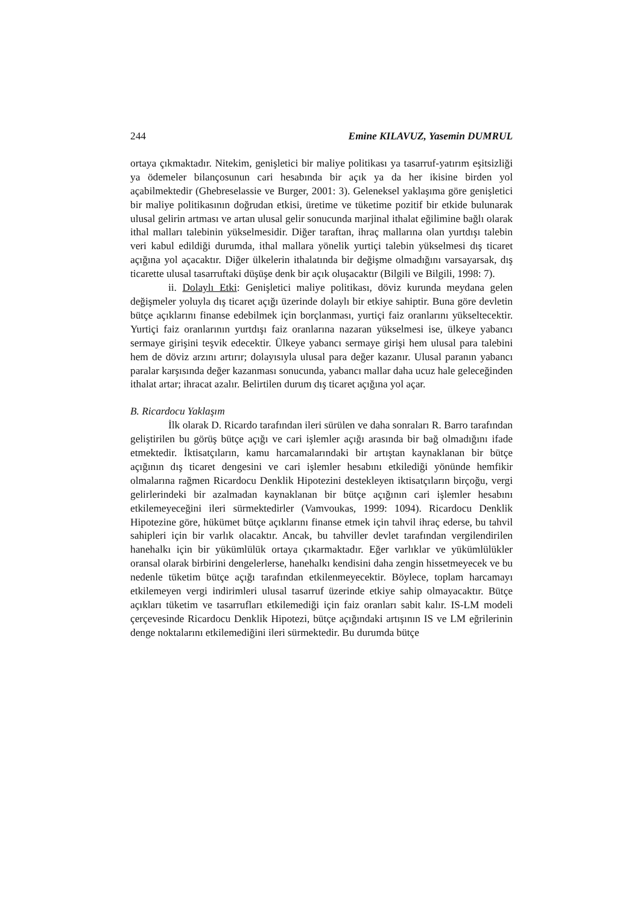244 Emine KILAVUZ, Yasemin DUMRUL
ortaya çıkmaktadır. Nitekim, genişletici bir maliye politikası ya tasarruf-yatırım eşitsizliği ya ödemeler bilançosunun cari hesabında bir açık ya da her ikisine birden yol açabilmektedir (Ghebreselassie ve Burger, 2001: 3). Geleneksel yaklaşıma göre genişletici bir maliye politikasının doğrudan etkisi, üretime ve tüketime pozitif bir etkide bulunarak ulusal gelirin artması ve artan ulusal gelir sonucunda marjinal ithalat eğilimine bağlı olarak ithal malları talebinin yükselmesidir. Diğer taraftan, ihraç mallarına olan yurtdışı talebin veri kabul edildiği durumda, ithal mallara yönelik yurtiçi talebin yükselmesi dış ticaret açığına yol açacaktır. Diğer ülkelerin ithalatında bir değişme olmadığını varsayarsak, dış ticarette ulusal tasarruftaki düşüşe denk bir açık oluşacaktır (Bilgili ve Bilgili, 1998: 7).
ii. Dolaylı Etki: Genişletici maliye politikası, döviz kurunda meydana gelen değişmeler yoluyla dış ticaret açığı üzerinde dolaylı bir etkiye sahiptir. Buna göre devletin bütçe açıklarını finanse edebilmek için borçlanması, yurtiçi faiz oranlarını yükseltecektir. Yurtiçi faiz oranlarının yurtdışı faiz oranlarına nazaran yükselmesi ise, ülkeye yabancı sermaye girişini teşvik edecektir. Ülkeye yabancı sermaye girişi hem ulusal para talebini hem de döviz arzını artırır; dolayısıyla ulusal para değer kazanır. Ulusal paranın yabancı paralar karşısında değer kazanması sonucunda, yabancı mallar daha ucuz hale geleceğinden ithalat artar; ihracat azalır. Belirtilen durum dış ticaret açığına yol açar.
B. Ricardocu Yaklaşım
İlk olarak D. Ricardo tarafından ileri sürülen ve daha sonraları R. Barro tarafından geliştirilen bu görüş bütçe açığı ve cari işlemler açığı arasında bir bağ olmadığını ifade etmektedir. İktisatçıların, kamu harcamalarındaki bir artıştan kaynaklanan bir bütçe açığının dış ticaret dengesini ve cari işlemler hesabını etkilediği yönünde hemfikir olmalarına rağmen Ricardocu Denklik Hipotezini destekleyen iktisatçıların birçoğu, vergi gelirlerindeki bir azalmadan kaynaklanan bir bütçe açığının cari işlemler hesabını etkilemeyeceğini ileri sürmektedirler (Vamvoukas, 1999: 1094). Ricardocu Denklik Hipotezine göre, hükümet bütçe açıklarını finanse etmek için tahvil ihraç ederse, bu tahvil sahipleri için bir varlık olacaktır. Ancak, bu tahviller devlet tarafından vergilendirilen hanehalkı için bir yükümlülük ortaya çıkarmaktadır. Eğer varlıklar ve yükümlülükler oransal olarak birbirini dengelerlerse, hanehalkı kendisini daha zengin hissetmeyecek ve bu nedenle tüketim bütçe açığı tarafından etkilenmeyecektir. Böylece, toplam harcamayı etkilemeyen vergi indirimleri ulusal tasarruf üzerinde etkiye sahip olmayacaktır. Bütçe açıkları tüketim ve tasarrufları etkilemediği için faiz oranları sabit kalır. IS-LM modeli çerçevesinde Ricardocu Denklik Hipotezi, bütçe açığındaki artışının IS ve LM eğrilerinin denge noktalarını etkilemediğini ileri sürmektedir. Bu durumda bütçe